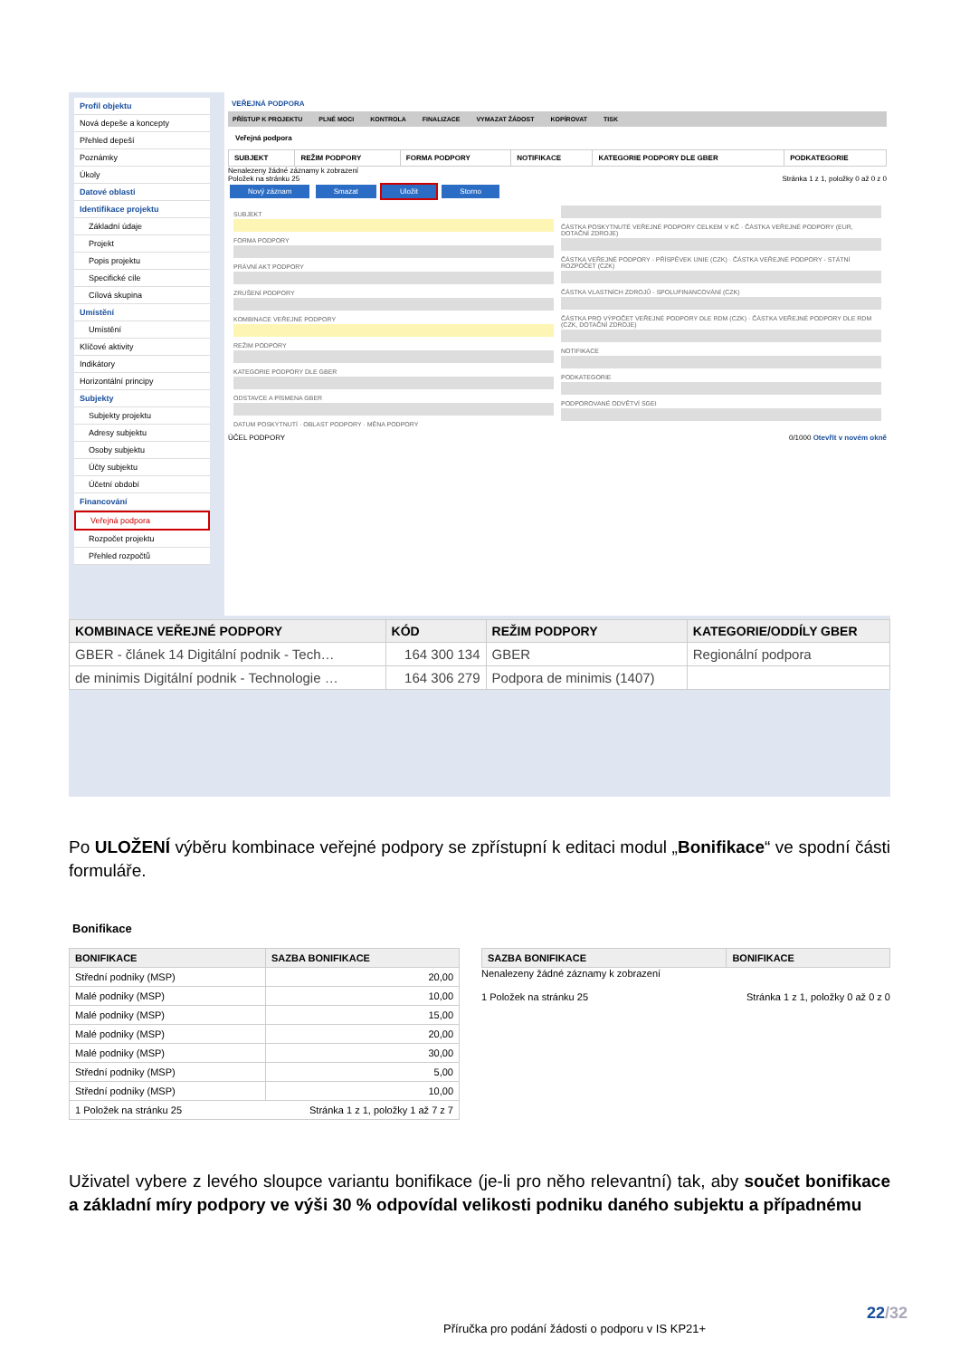Profil objektu
Nová depeše a koncepty
Přehled depeší
Poznámky
Úkoly
Datové oblasti
Identifikace projektu
Základní údaje
Projekt
Popis projektu
Specifické cíle
Cílová skupina
Umístění
Umístění
Klíčové aktivity
Indikátory
Horizontální principy
Subjekty
Subjekty projektu
Adresy subjektu
Osoby subjektu
Účty subjektu
Účetní období
Financování
Veřejná podpora
Rozpočet projektu
Přehled rozpočtů
VEŘEJNÁ PODPORA
PŘÍSTUP K PROJEKTU PLNÉ MOCI KONTROLA FINALIZACE VYMAZAT ŽÁDOST KOPÍROVAT TISK
Veřejná podpora
| SUBJEKT | REŽIM PODPORY | FORMA PODPORY | NOTIFIKACE | KATEGORIE PODPORY DLE GBER | PODKATEGORIE |
| --- | --- | --- | --- | --- | --- |
Nenalezeny žádné záznamy k zobrazení
Položek na stránku 25 Stránka 1 z 1, položky 0 až 0 z 0
Nový záznam Smazat Uložit Storno
SUBJEKT
FORMA PODPORY
PRÁVNÍ AKT PODPORY
ZRUŠENÍ PODPORY
KOMBINACE VEŘEJNÉ PODPORY
REŽIM PODPORY
KATEGORIE PODPORY DLE GBER
ODSTAVCE A PÍSMENA GBER
DATUM POSKYTNUTÍ · OBLAST PODPORY · MĚNA PODPORY
ČÁSTKA POSKYTNUTÉ VEŘEJNÉ PODPORY CELKEM V KČ · ČÁSTKA VEŘEJNÉ PODPORY (EUR, DOTAČNÍ ZDROJE)
ČÁSTKA VEŘEJNÉ PODPORY - PŘÍSPĚVEK UNIE (CZK) · ČÁSTKA VEŘEJNÉ PODPORY - STÁTNÍ ROZPOČET (CZK)
ČÁSTKA VLASTNÍCH ZDROJŮ - SPOLUFINANCOVÁNÍ (CZK)
ČÁSTKA PRO VÝPOČET VEŘEJNÉ PODPORY DLE RDM (CZK) · ČÁSTKA VEŘEJNÉ PODPORY DLE RDM (CZK, DOTAČNÍ ZDROJE)
NOTIFIKACE
PODKATEGORIE
PODPOROVANÉ ODVĚTVÍ SGEI
ÚČEL PODPORY 0/1000 Otevřít v novém okně
| KOMBINACE VEŘEJNÉ PODPORY | KÓD | REŽIM PODPORY | KATEGORIE/ODDÍLY GBER |
| --- | --- | --- | --- |
| GBER - článek 14 Digitální podnik - Tech… | 164 300 134 | GBER | Regionální podpora |
| de minimis Digitální podnik - Technologie … | 164 306 279 | Podpora de minimis (1407) | |
Po ULOŽENÍ výběru kombinace veřejné podpory se zpřístupní k editaci modul „Bonifikace“ ve spodní části formuláře.
Bonifikace
| BONIFIKACE | SAZBA BONIFIKACE |
| --- | --- |
| Střední podniky (MSP) | 20,00 |
| Malé podniky (MSP) | 10,00 |
| Malé podniky (MSP) | 15,00 |
| Malé podniky (MSP) | 20,00 |
| Malé podniky (MSP) | 30,00 |
| Střední podniky (MSP) | 5,00 |
| Střední podniky (MSP) | 10,00 |
| 1 Položek na stránku 25 Stránka 1 z 1, položky 1 až 7 z 7 | |
| SAZBA BONIFIKACE | BONIFIKACE |
| --- | --- |
Nenalezeny žádné záznamy k zobrazení
1 Položek na stránku 25 Stránka 1 z 1, položky 0 až 0 z 0
Uživatel vybere z levého sloupce variantu bonifikace (je-li pro něho relevantní) tak, aby součet bonifikace a základní míry podpory ve výši 30 % odpovídal velikosti podniku daného subjektu a případnému
22/32
Příručka pro podání žádosti o podporu v IS KP21+